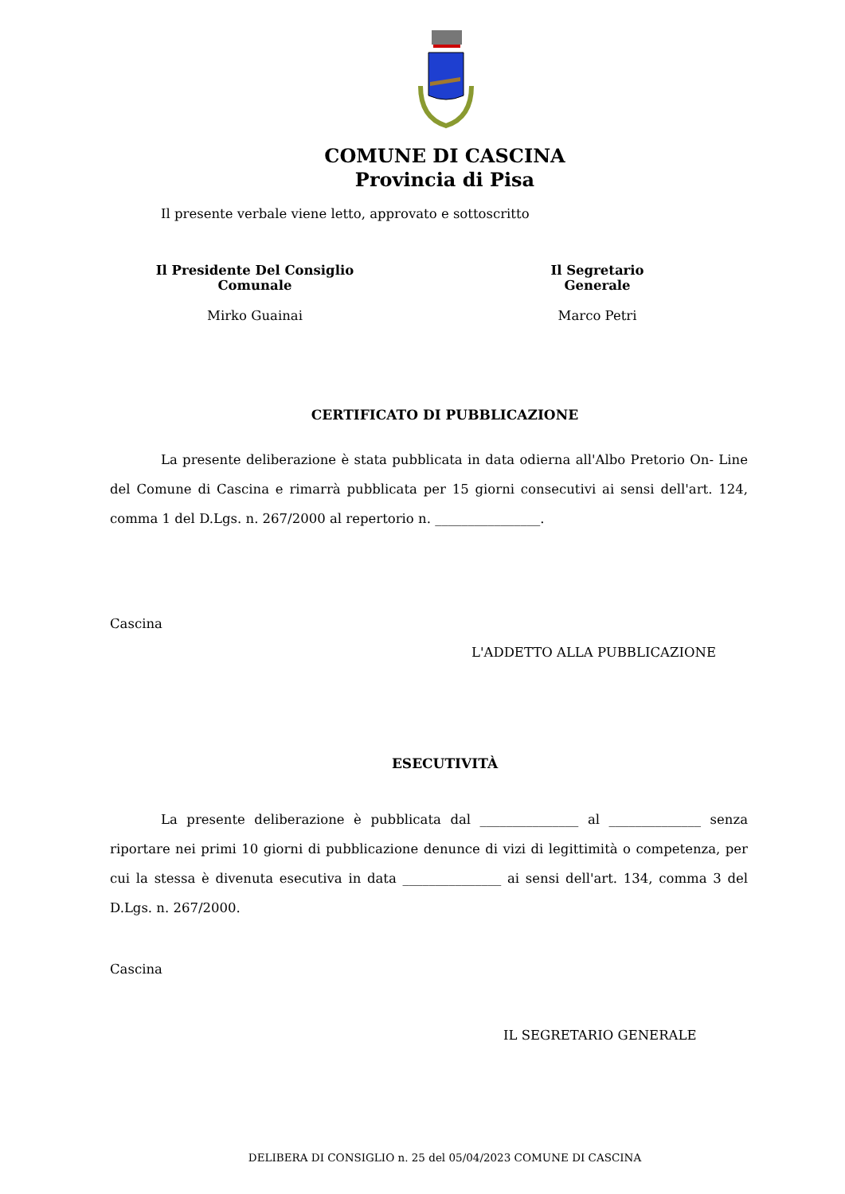COMUNE DI CASCINA
Provincia di Pisa
Il presente verbale viene letto, approvato e sottoscritto
Il Presidente Del Consiglio Comunale
Mirko Guainai
Il Segretario Generale
Marco Petri
CERTIFICATO DI PUBBLICAZIONE
La presente deliberazione è stata pubblicata in data odierna all'Albo Pretorio On- Line del Comune di Cascina e rimarrà pubblicata per 15 giorni consecutivi ai sensi dell'art. 124, comma 1 del D.Lgs. n. 267/2000 al repertorio n. ________________.
Cascina
L'ADDETTO ALLA PUBBLICAZIONE
ESECUTIVITÀ
La presente deliberazione è pubblicata dal _______________ al ______________ senza riportare nei primi 10 giorni di pubblicazione denunce di vizi di legittimità o competenza, per cui la stessa è divenuta esecutiva in data _______________ ai sensi dell'art. 134, comma 3 del D.Lgs. n. 267/2000.
Cascina
IL SEGRETARIO GENERALE
DELIBERA DI CONSIGLIO n. 25 del 05/04/2023 COMUNE DI CASCINA